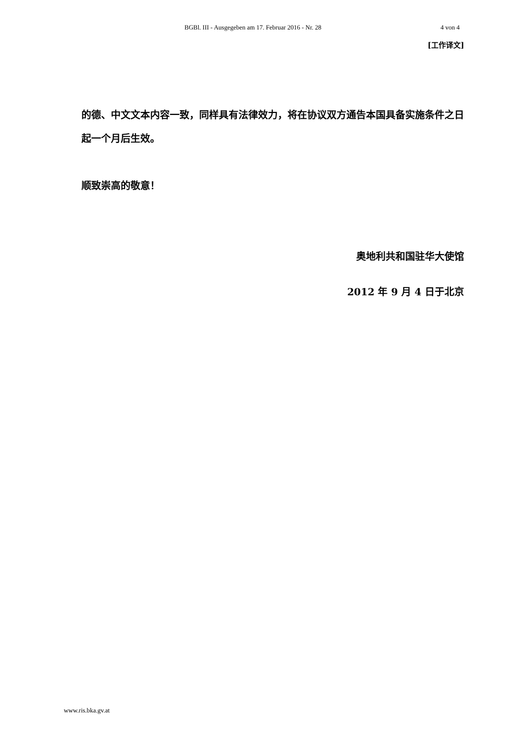BGBl. III - Ausgegeben am 17. Februar 2016 - Nr. 28 4 von 4
[工作译文]
的德、中文文本内容一致，同样具有法律效力，将在协议双方通告本国具备实施条件之日起一个月后生效。
顺致崇高的敬意！
奥地利共和国驻华大使馆
2012 年 9 月 4 日于北京
www.ris.bka.gv.at